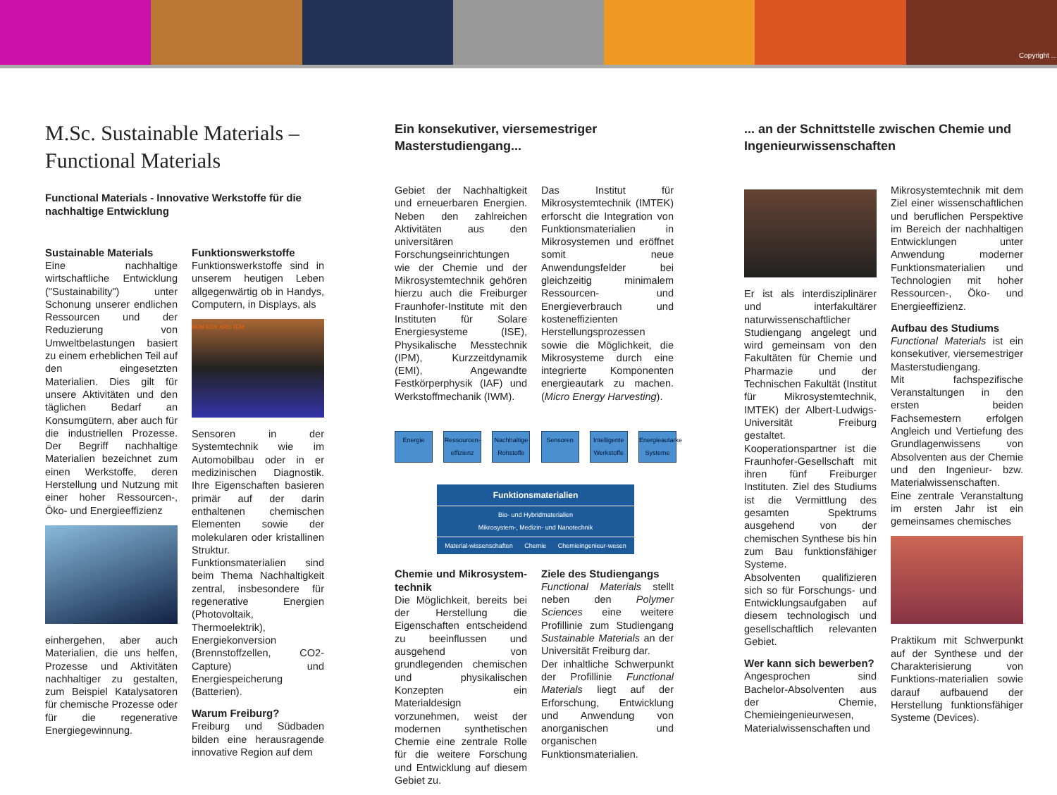Copyright ...
M.Sc. Sustainable Materials – Functional Materials
Functional Materials - Innovative Werkstoffe für die nachhaltige Entwicklung
Sustainable Materials
Eine nachhaltige wirtschaftliche Entwicklung ("Sustainability") unter Schonung unserer endlichen Ressourcen und der Reduzierung von Umweltbelastungen basiert zu einem erheblichen Teil auf den eingesetzten Materialien. Dies gilt für unsere Aktivitäten und den täglichen Bedarf an Konsumgütern, aber auch für die industriellen Prozesse. Der Begriff nachhaltige Materialien bezeichnet zum einen Werkstoffe, deren Herstellung und Nutzung mit einer hoher Ressourcen-, Öko- und Energieeffizienz
einhergehen, aber auch Materialien, die uns helfen, Prozesse und Aktivitäten nachhaltiger zu gestalten, zum Beispiel Katalysatoren für chemische Prozesse oder für die regenerative Energiegewinnung.
Funktionswerkstoffe
Funktionswerkstoffe sind in unserem heutigen Leben allgegenwärtig ob in Handys, Computern, in Displays, als
REM EDX XRD TEM
Sensoren in der Systemtechnik wie im Automobilbau oder in er medizinischen Diagnostik. Ihre Eigenschaften basieren primär auf der darin enthaltenen chemischen Elementen sowie der molekularen oder kristallinen Struktur. Funktionsmaterialien sind beim Thema Nachhaltigkeit zentral, insbesondere für regenerative Energien (Photovoltaik, Thermoelektrik), Energiekonversion (Brennstoffzellen, CO2-Capture) und Energiespeicherung (Batterien).
Warum Freiburg?
Freiburg und Südbaden bilden eine herausragende innovative Region auf dem
Ein konsekutiver, viersemestriger Masterstudiengang...
Gebiet der Nachhaltigkeit und erneuerbaren Energien. Neben den zahlreichen Aktivitäten aus den universitären Forschungseinrichtungen wie der Chemie und der Mikrosystemtechnik gehören hierzu auch die Freiburger Fraunhofer-Institute mit den Instituten für Solare Energiesysteme (ISE), Physikalische Messtechnik (IPM), Kurzzeitdynamik (EMI), Angewandte Festkörperphysik (IAF) und Werkstoffmechanik (IWM).
Das Institut für Mikrosystemtechnik (IMTEK) erforscht die Integration von Funktionsmaterialien in Mikrosystemen und eröffnet somit neue Anwendungsfelder bei gleichzeitig minimalem Ressourcen- und Energieverbrauch und kosteneffizienten Herstellungsprozessen sowie die Möglichkeit, die Mikrosysteme durch eine integrierte Komponenten energieautark zu machen. (Micro Energy Harvesting).
Energie Ressourcen-effizienz
Nachhaltige Rohstoffe
Sensoren Intelligente Werkstoffe
Energieautarke Systeme
Funktionsmaterialien
Bio- und Hybridmaterialien
Mikrosystem-, Medizin- und Nanotechnik
Material-wissenschaften Chemie Chemieingenieur-wesen
Chemie und Mikrosystem-technik
Die Möglichkeit, bereits bei der Herstellung die Eigenschaften entscheidend zu beeinflussen und ausgehend von grundlegenden chemischen und physikalischen Konzepten ein Materialdesign vorzunehmen, weist der modernen synthetischen Chemie eine zentrale Rolle für die weitere Forschung und Entwicklung auf diesem Gebiet zu.
Ziele des Studiengangs
Functional Materials stellt neben den Polymer Sciences eine weitere Profillinie zum Studiengang Sustainable Materials an der Universität Freiburg dar.
Der inhaltliche Schwerpunkt der Profillinie Functional Materials liegt auf der Erforschung, Entwicklung und Anwendung von anorganischen und organischen Funktionsmaterialien.
... an der Schnittstelle zwischen Chemie und Ingenieurwissenschaften
Er ist als interdisziplinärer und interfakultärer naturwissenschaftlicher Studiengang angelegt und wird gemeinsam von den Fakultäten für Chemie und Pharmazie und der Technischen Fakultät (Institut für Mikrosystemtechnik, IMTEK) der Albert-Ludwigs-Universität Freiburg gestaltet. Kooperationspartner ist die Fraunhofer-Gesellschaft mit ihren fünf Freiburger Instituten. Ziel des Studiums ist die Vermittlung des gesamten Spektrums ausgehend von der chemischen Synthese bis hin zum Bau funktionsfähiger Systeme.
Absolventen qualifizieren sich so für Forschungs- und Entwicklungsaufgaben auf diesem technologisch und gesellschaftlich relevanten Gebiet.
Wer kann sich bewerben?
Angesprochen sind Bachelor-Absolventen aus der Chemie, Chemieingenieurwesen, Materialwissenschaften und
Mikrosystemtechnik mit dem Ziel einer wissenschaftlichen und beruflichen Perspektive im Bereich der nachhaltigen Entwicklungen unter Anwendung moderner Funktionsmaterialien und Technologien mit hoher Ressourcen-, Öko- und Energieeffizienz.
Aufbau des Studiums
Functional Materials ist ein konsekutiver, viersemestriger Masterstudiengang.
Mit fachspezifische Veranstaltungen in den ersten beiden Fachsemestern erfolgen Angleich und Vertiefung des Grundlagenwissens von Absolventen aus der Chemie und den Ingenieur- bzw. Materialwissenschaften.
Eine zentrale Veranstaltung im ersten Jahr ist ein gemeinsames chemisches
Praktikum mit Schwerpunkt auf der Synthese und der Charakterisierung von Funktions-materialien sowie darauf aufbauend der Herstellung funktionsfähiger Systeme (Devices).